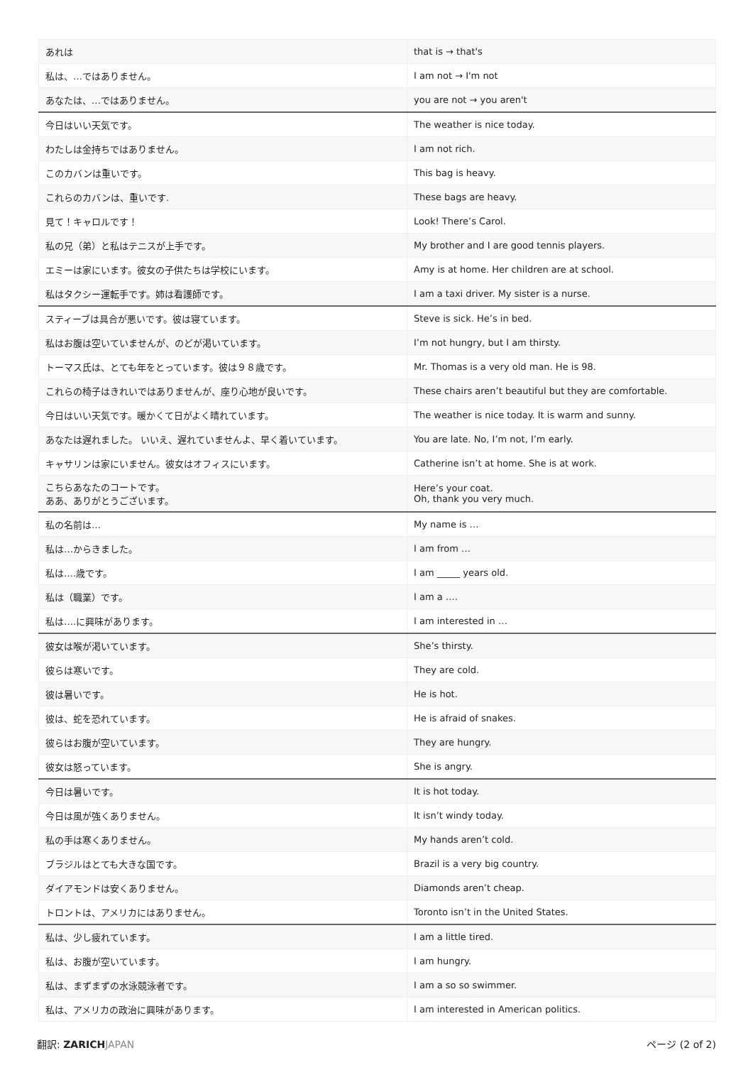| あれは | that is → that's |
| 私は、…ではありません。 | I am not → I'm not |
| あなたは、…ではありません。 | you are not → you aren't |
| 今日はいい天気です。 | The weather is nice today. |
| わたしは金持ちではありません。 | I am not rich. |
| このカバンは重いです。 | This bag is heavy. |
| これらのカバンは、重いです. | These bags are heavy. |
| 見て！キャロルです！ | Look! There’s Carol. |
| 私の兄（弟）と私はテニスが上手です。 | My brother and I are good tennis players. |
| エミーは家にいます。彼女の子供たちは学校にいます。 | Amy is at home. Her children are at school. |
| 私はタクシー運転手です。姉は看護師です。 | I am a taxi driver. My sister is a nurse. |
| スティーブは具合が悪いです。彼は寝ています。 | Steve is sick. He’s in bed. |
| 私はお腹は空いていませんが、のどが渇いています。 | I’m not hungry, but I am thirsty. |
| トーマス氏は、とても年をとっています。彼は９８歳です。 | Mr. Thomas is a very old man. He is 98. |
| これらの椅子はきれいではありませんが、座り心地が良いです。 | These chairs aren’t beautiful but they are comfortable. |
| 今日はいい天気です。暖かくて日がよく晴れています。 | The weather is nice today. It is warm and sunny. |
| あなたは遅れました。 いいえ、遅れていませんよ、早く着いています。 | You are late. No, I’m not, I’m early. |
| キャサリンは家にいません。彼女はオフィスにいます。 | Catherine isn’t at home. She is at work. |
| こちらあなたのコートです。 ああ、ありがとうございます。 | Here’s your coat. Oh, thank you very much. |
| 私の名前は… | My name is … |
| 私は…からきました。 | I am from … |
| 私は….歳です。 | I am _____ years old. |
| 私は（職業）です。 | I am a …. |
| 私は….に興味があります。 | I am interested in … |
| 彼女は喉が渇いています。 | She’s thirsty. |
| 彼らは寒いです。 | They are cold. |
| 彼は暑いです。 | He is hot. |
| 彼は、蛇を恐れています。 | He is afraid of snakes. |
| 彼らはお腹が空いています。 | They are hungry. |
| 彼女は怒っています。 | She is angry. |
| 今日は暑いです。 | It is hot today. |
| 今日は風が強くありません。 | It isn’t windy today. |
| 私の手は寒くありません。 | My hands aren’t cold. |
| ブラジルはとても大きな国です。 | Brazil is a very big country. |
| ダイアモンドは安くありません。 | Diamonds aren’t cheap. |
| トロントは、アメリカにはありません。 | Toronto isn’t in the United States. |
| 私は、少し疲れています。 | I am a little tired. |
| 私は、お腹が空いています。 | I am hungry. |
| 私は、まずまずの水泳競泳者です。 | I am a so so swimmer. |
| 私は、アメリカの政治に興味があります。 | I am interested in American politics. |
翻訳: ZARICH JAPAN ページ (2 of 2)